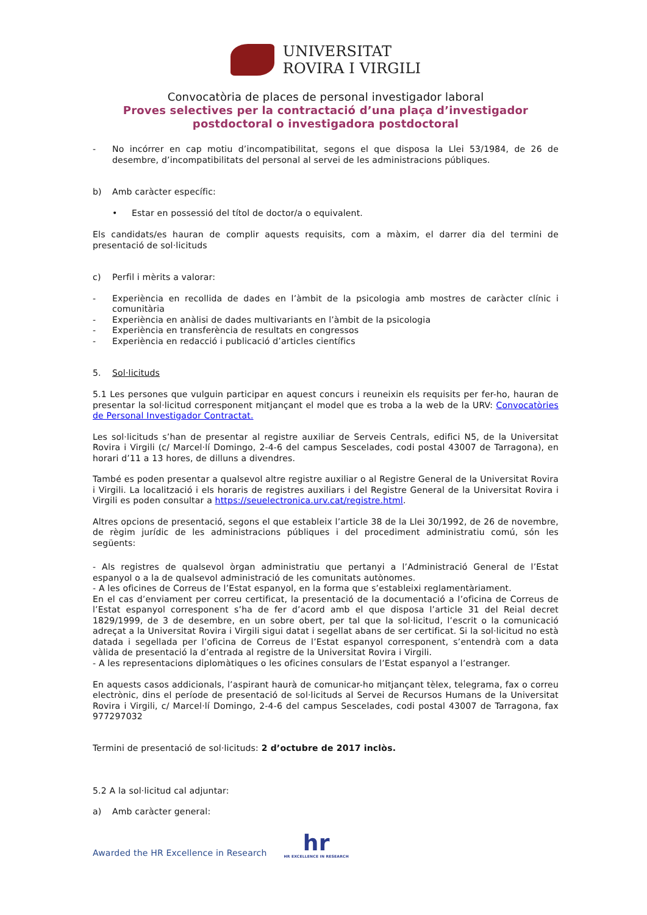UNIVERSITAT
ROVIRA I VIRGILI
Convocatòria de places de personal investigador laboral
Proves selectives per la contractació d’una plaça d’investigador
postdoctoral o investigadora postdoctoral
- No incórrer en cap motiu d’incompatibilitat, segons el que disposa la Llei 53/1984, de 26 de desembre, d’incompatibilitats del personal al servei de les administracions públiques.
b) Amb caràcter específic:
• Estar en possessió del títol de doctor/a o equivalent.
Els candidats/es hauran de complir aquests requisits, com a màxim, el darrer dia del termini de presentació de sol·licituds
c) Perfil i mèrits a valorar:
- Experiència en recollida de dades en l’àmbit de la psicologia amb mostres de caràcter clínic i comunitària
- Experiència en anàlisi de dades multivariants en l’àmbit de la psicologia
- Experiència en transferència de resultats en congressos
- Experiència en redacció i publicació d’articles científics
5. Sol·licituds
5.1 Les persones que vulguin participar en aquest concurs i reuneixin els requisits per fer-ho, hauran de presentar la sol·licitud corresponent mitjançant el model que es troba a la web de la URV: Convocatòries de Personal Investigador Contractat.
Les sol·licituds s’han de presentar al registre auxiliar de Serveis Centrals, edifici N5, de la Universitat Rovira i Virgili (c/ Marcel·lí Domingo, 2-4-6 del campus Sescelades, codi postal 43007 de Tarragona), en horari d’11 a 13 hores, de dilluns a divendres.
També es poden presentar a qualsevol altre registre auxiliar o al Registre General de la Universitat Rovira i Virgili. La localització i els horaris de registres auxiliars i del Registre General de la Universitat Rovira i Virgili es poden consultar a https://seuelectronica.urv.cat/registre.html.
Altres opcions de presentació, segons el que estableix l’article 38 de la Llei 30/1992, de 26 de novembre, de règim jurídic de les administracions públiques i del procediment administratiu comú, són les següents:
- Als registres de qualsevol òrgan administratiu que pertanyi a l’Administració General de l’Estat espanyol o a la de qualsevol administració de les comunitats autònomes.
- A les oficines de Correus de l’Estat espanyol, en la forma que s’estableixi reglamentàriament.
En el cas d’enviament per correu certificat, la presentació de la documentació a l’oficina de Correus de l’Estat espanyol corresponent s’ha de fer d’acord amb el que disposa l’article 31 del Reial decret 1829/1999, de 3 de desembre, en un sobre obert, per tal que la sol·licitud, l’escrit o la comunicació adreçat a la Universitat Rovira i Virgili sigui datat i segellat abans de ser certificat. Si la sol·licitud no està datada i segellada per l’oficina de Correus de l’Estat espanyol corresponent, s’entendrà com a data vàlida de presentació la d’entrada al registre de la Universitat Rovira i Virgili.
- A les representacions diplomàtiques o les oficines consulars de l’Estat espanyol a l’estranger.
En aquests casos addicionals, l’aspirant haurà de comunicar-ho mitjançant tèlex, telegrama, fax o correu electrònic, dins el període de presentació de sol·licituds al Servei de Recursos Humans de la Universitat Rovira i Virgili, c/ Marcel·lí Domingo, 2-4-6 del campus Sescelades, codi postal 43007 de Tarragona, fax 977297032
Termini de presentació de sol·licituds: 2 d’octubre de 2017 inclòs.
5.2 A la sol·licitud cal adjuntar:
a) Amb caràcter general:
Awarded the HR Excellence in Research
hr
HR EXCELLENCE IN RESEARCH